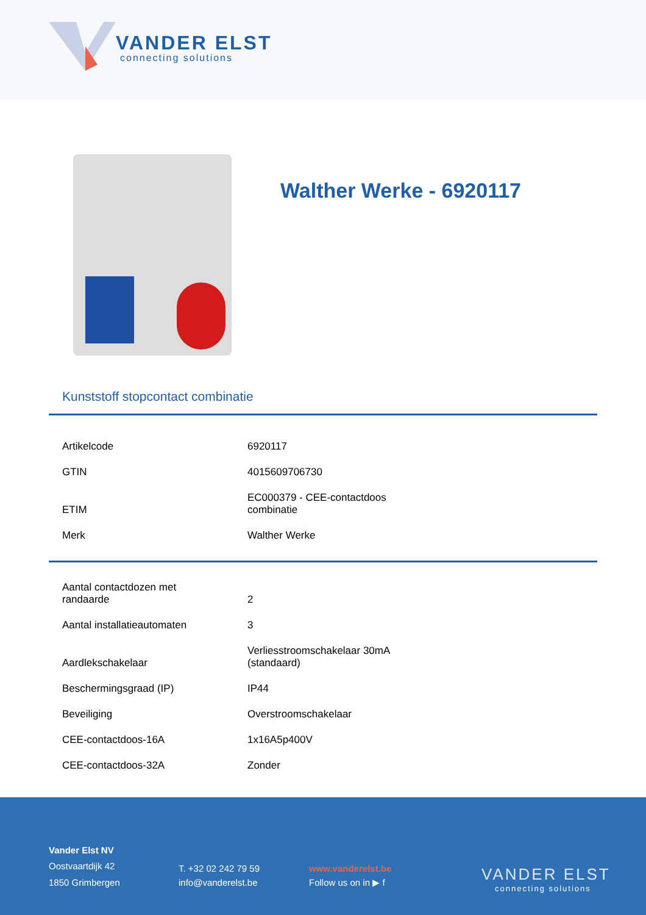VANDER ELST
connecting solutions
Walther Werke - 6920117
Kunststoff stopcontact combinatie
| Artikelcode | 6920117 |
| GTIN | 4015609706730 |
| ETIM | EC000379 - CEE-contactdoos combinatie |
| Merk | Walther Werke |
| Aantal contactdozen met randaarde | 2 |
| Aantal installatieautomaten | 3 |
| Aardlekschakelaar | Verliesstroomschakelaar 30mA (standaard) |
| Beschermingsgraad (IP) | IP44 |
| Beveiliging | Overstroomschakelaar |
| CEE-contactdoos-16A | 1x16A5p400V |
| CEE-contactdoos-32A | Zonder |
Vander Elst NV
Oostvaartdijk 42
1850 Grimbergen
T. +32 02 242 79 59
info@vanderelst.be
www.vanderelst.be
Follow us on in ▶ f
VANDER ELST
connecting solutions